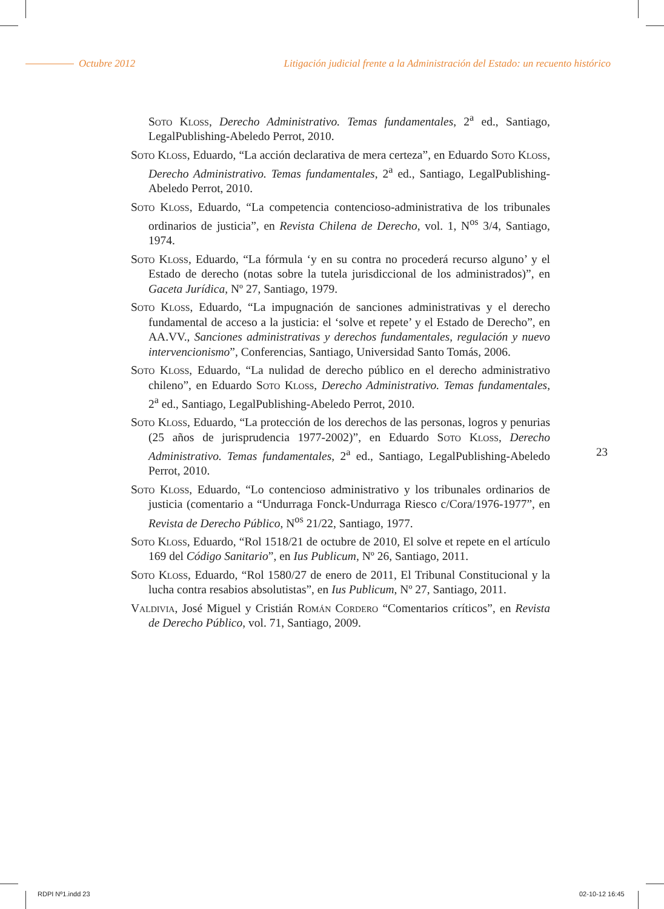Octubre 2012 Litigación judicial frente a la Administración del Estado: un recuento histórico
Soto Kloss, Derecho Administrativo. Temas fundamentales, 2<sup>a</sup> ed., Santiago, LegalPublishing-Abeledo Perrot, 2010.
Soto Kloss, Eduardo, “La acción declarativa de mera certeza”, en Eduardo Soto Kloss, Derecho Administrativo. Temas fundamentales, 2<sup>a</sup> ed., Santiago, LegalPublishing-Abeledo Perrot, 2010.
Soto Kloss, Eduardo, “La competencia contencioso-administrativa de los tribunales ordinarios de justicia”, en Revista Chilena de Derecho, vol. 1, N<sup>os</sup> 3/4, Santiago, 1974.
Soto Kloss, Eduardo, “La fórmula ‘y en su contra no procederá recurso alguno’ y el Estado de derecho (notas sobre la tutela jurisdiccional de los administrados)”, en Gaceta Jurídica, Nº 27, Santiago, 1979.
Soto Kloss, Eduardo, “La impugnación de sanciones administrativas y el derecho fundamental de acceso a la justicia: el ‘solve et repete’ y el Estado de Derecho”, en AA.VV., Sanciones administrativas y derechos fundamentales, regulación y nuevo intervencionismo”, Conferencias, Santiago, Universidad Santo Tomás, 2006.
Soto Kloss, Eduardo, “La nulidad de derecho público en el derecho administrativo chileno”, en Eduardo Soto Kloss, Derecho Administrativo. Temas fundamentales, 2<sup>a</sup> ed., Santiago, LegalPublishing-Abeledo Perrot, 2010.
Soto Kloss, Eduardo, “La protección de los derechos de las personas, logros y penurias (25 años de jurisprudencia 1977-2002)”, en Eduardo Soto Kloss, Derecho Administrativo. Temas fundamentales, 2<sup>a</sup> ed., Santiago, LegalPublishing-Abeledo Perrot, 2010.
Soto Kloss, Eduardo, “Lo contencioso administrativo y los tribunales ordinarios de justicia (comentario a “Undurraga Fonck-Undurraga Riesco c/Cora/1976-1977”, en Revista de Derecho Público, N<sup>os</sup> 21/22, Santiago, 1977.
Soto Kloss, Eduardo, “Rol 1518/21 de octubre de 2010, El solve et repete en el artículo 169 del Código Sanitario”, en Ius Publicum, Nº 26, Santiago, 2011.
Soto Kloss, Eduardo, “Rol 1580/27 de enero de 2011, El Tribunal Constitucional y la lucha contra resabios absolutistas”, en Ius Publicum, Nº 27, Santiago, 2011.
Valdivia, José Miguel y Cristián Román Cordero “Comentarios críticos”, en Revista de Derecho Público, vol. 71, Santiago, 2009.
23
RDPI Nº1.indd 23 02-10-12 16:45